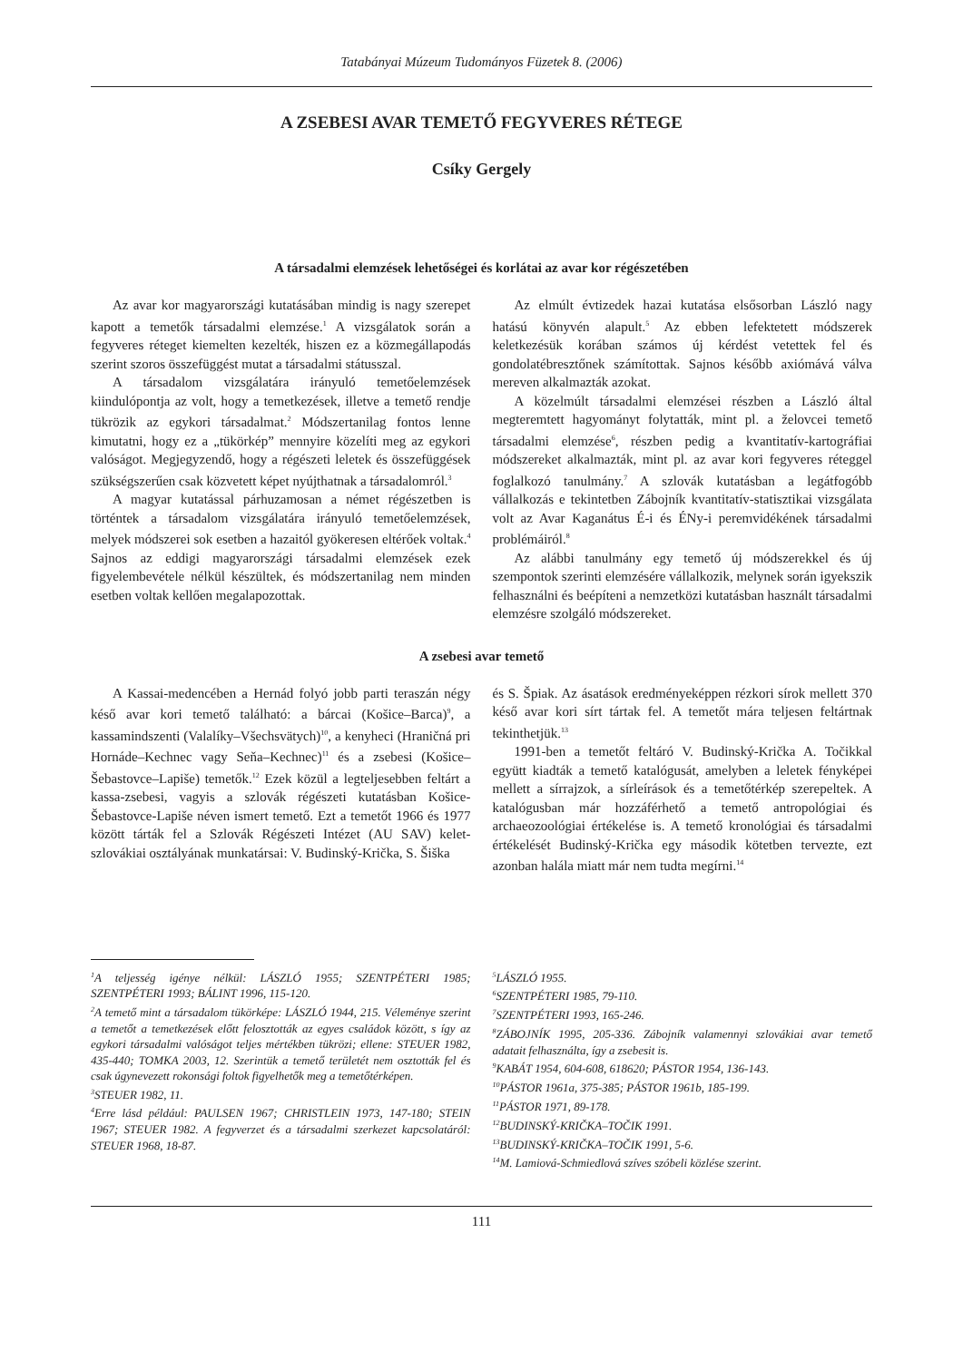Tatabányai Múzeum Tudományos Füzetek 8. (2006)
A ZSEBESI AVAR TEMETŐ FEGYVERES RÉTEGE
Csíky Gergely
A társadalmi elemzések lehetőségei és korlátai az avar kor régészetében
Az avar kor magyarországi kutatásában mindig is nagy szerepet kapott a temetők társadalmi elemzése.<sup>1</sup> A vizsgálatok során a fegyveres réteget kiemelten kezelték, hiszen ez a közmegállapodás szerint szoros összefüggést mutat a társadalmi státusszal.
A társadalom vizsgálatára irányuló temetőelemzések kiindulópontja az volt, hogy a temetkezések, illetve a temető rendje tükrözik az egykori társadalmat.<sup>2</sup> Módszertanilag fontos lenne kimutatni, hogy ez a „tükörkép” mennyire közelíti meg az egykori valóságot. Megjegyzendő, hogy a régészeti leletek és összefüggések szükségszerűen csak közvetett képet nyújthatnak a társadalomról.<sup>3</sup>
A magyar kutatással párhuzamosan a német régészetben is történtek a társadalom vizsgálatára irányuló temetőelemzések, melyek módszerei sok esetben a hazaitól gyökeresen eltérőek voltak.<sup>4</sup> Sajnos az eddigi magyarországi társadalmi elemzések ezek figyelembevétele nélkül készültek, és módszertanilag nem minden esetben voltak kellően megalapozottak.
Az elmúlt évtizedek hazai kutatása elsősorban László nagy hatású könyvén alapult.<sup>5</sup> Az ebben lefektetett módszerek keletkezésük korában számos új kérdést vetettek fel és gondolatébresztőnek számítottak. Sajnos később axiómává válva mereven alkalmazták azokat.
A közelmúlt társadalmi elemzései részben a László által megteremtett hagyományt folytatták, mint pl. a želovcei temető társadalmi elemzése<sup>6</sup>, részben pedig a kvantitatív-kartográfiai módszereket alkalmazták, mint pl. az avar kori fegyveres réteggel foglalkozó tanulmány.<sup>7</sup> A szlovák kutatásban a legátfogóbb vállalkozás e tekintetben Zábojník kvantitatív-statisztikai vizsgálata volt az Avar Kaganátus É-i és ÉNy-i peremvidékének társadalmi problémáiról.<sup>8</sup>
Az alábbi tanulmány egy temető új módszerekkel és új szempontok szerinti elemzésére vállalkozik, melynek során igyekszik felhasználni és beépíteni a nemzetközi kutatásban használt társadalmi elemzésre szolgáló módszereket.
A zsebesi avar temető
A Kassai-medencében a Hernád folyó jobb parti teraszán négy késő avar kori temető található: a bárcai (Košice–Barca)<sup>9</sup>, a kassamindszenti (Valalíky–Všechsvätych)<sup>10</sup>, a kenyheci (Hraničná pri Hornáde–Kechnec vagy Seňa–Kechnec)<sup>11</sup> és a zsebesi (Košice–Šebastovce–Lapiše) temetők.<sup>12</sup> Ezek közül a legteljesebben feltárt a kassa-zsebesi, vagyis a szlovák régészeti kutatásban Košice-Šebastovce-Lapiše néven ismert temető. Ezt a temetőt 1966 és 1977 között tárták fel a Szlovák Régészeti Intézet (AU SAV) kelet-szlovákiai osztályának munkatársai: V. Budinský-Krička, S. Šiška
és S. Špiak. Az ásatások eredményeképpen rézkori sírok mellett 370 késő avar kori sírt tártak fel. A temetőt mára teljesen feltártnak tekinthetjük.<sup>13</sup>
1991-ben a temetőt feltáró V. Budinský-Krička A. Točikkal együtt kiadták a temető katalógusát, amelyben a leletek fényképei mellett a sírrajzok, a sírleírások és a temetőtérkép szerepeltek. A katalógusban már hozzáférhető a temető antropológiai és archaeozoológiai értékelése is. A temető kronológiai és társadalmi értékelését Budinský-Krička egy második kötetben tervezte, ezt azonban halála miatt már nem tudta megírni.<sup>14</sup>
<sup>1</sup> A teljesség igénye nélkül: LÁSZLÓ 1955; SZENTPÉTERI 1985; SZENTPÉTERI 1993; BÁLINT 1996, 115-120.
<sup>2</sup> A temető mint a társadalom tükörképe: LÁSZLÓ 1944, 215. Véleménye szerint a temetőt a temetkezések előtt felosztották az egyes családok között, s így az egykori társadalmi valóságot teljes mértékben tükrözi; ellene: STEUER 1982, 435-440; TOMKA 2003, 12. Szerintük a temető területét nem osztották fel és csak úgynevezett rokonsági foltok figyelhetők meg a temetőtérképen.
<sup>3</sup> STEUER 1982, 11.
<sup>4</sup> Erre lásd például: PAULSEN 1967; CHRISTLEIN 1973, 147-180; STEIN 1967; STEUER 1982. A fegyverzet és a társadalmi szerkezet kapcsolatáról: STEUER 1968, 18-87.
<sup>5</sup> LÁSZLÓ 1955.
<sup>6</sup> SZENTPÉTERI 1985, 79-110.
<sup>7</sup> SZENTPÉTERI 1993, 165-246.
<sup>8</sup> ZÁBOJNÍK 1995, 205-336. Zábojník valamennyi szlovákiai avar temető adatait felhasználta, így a zsebesit is.
<sup>9</sup> KABÁT 1954, 604-608, 618620; PÁSTOR 1954, 136-143.
<sup>10</sup> PÁSTOR 1961a, 375-385; PÁSTOR 1961b, 185-199.
<sup>11</sup> PÁSTOR 1971, 89-178.
<sup>12</sup>BUDINSKÝ-KRIČKA–TOČIK 1991.
<sup>13</sup>BUDINSKÝ-KRIČKA–TOČIK 1991, 5-6.
<sup>14</sup> M. Lamiová-Schmiedlová szíves szóbeli közlése szerint.
111